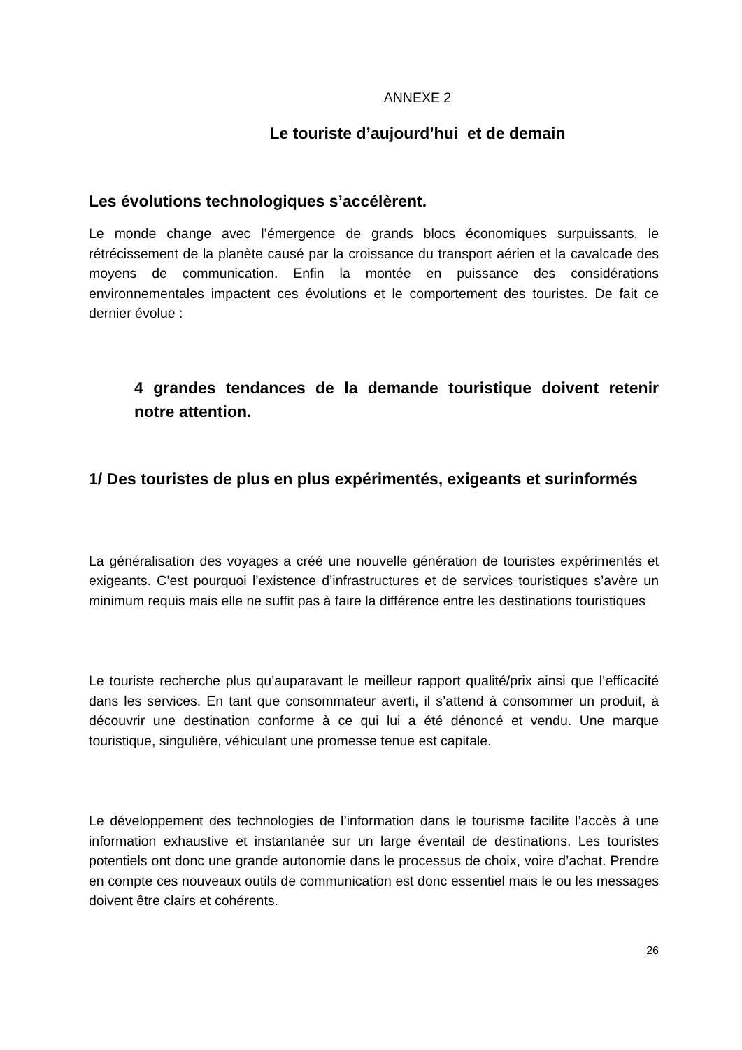ANNEXE 2
Le touriste d’aujourd’hui et de demain
Les évolutions technologiques s’accélèrent.
Le monde change avec l’émergence de grands blocs économiques surpuissants, le rétrécissement de la planète causé par la croissance du transport aérien et la cavalcade des moyens de communication. Enfin la montée en puissance des considérations environnementales impactent ces évolutions et le comportement des touristes. De fait ce dernier évolue :
4 grandes tendances de la demande touristique doivent retenir notre attention.
1/ Des touristes de plus en plus expérimentés, exigeants et surinformés
La généralisation des voyages a créé une nouvelle génération de touristes expérimentés et exigeants. C’est pourquoi l’existence d’infrastructures et de services touristiques s’avère un minimum requis mais elle ne suffit pas à faire la différence entre les destinations touristiques
Le touriste recherche plus qu’auparavant le meilleur rapport qualité/prix ainsi que l’efficacité dans les services. En tant que consommateur averti, il s’attend à consommer un produit, à découvrir une destination conforme à ce qui lui a été dénoncé et vendu. Une marque touristique, singulière, véhiculant une promesse tenue est capitale.
Le développement des technologies de l’information dans le tourisme facilite l’accès à une information exhaustive et instantanée sur un large éventail de destinations. Les touristes potentiels ont donc une grande autonomie dans le processus de choix, voire d’achat. Prendre en compte ces nouveaux outils de communication est donc essentiel mais le ou les messages doivent être clairs et cohérents.
26